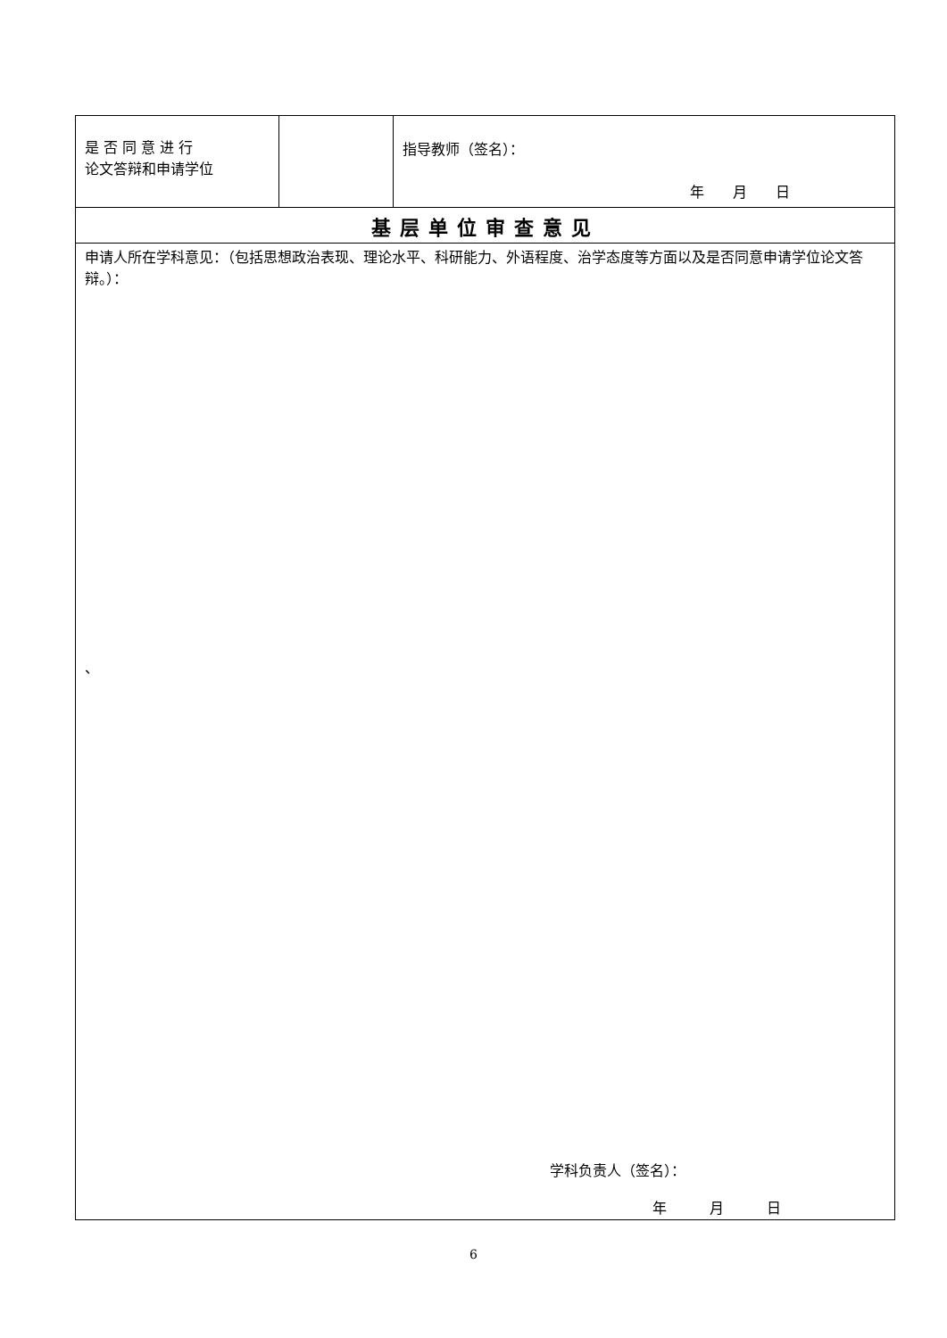| 是 否 同 意 进 行 论文答辩和申请学位 | | 指导教师（签名）： 年 月 日 |
| 基层单位审查意见 | | |
| 申请人所在学科意见：（包括思想政治表现、理论水平、科研能力、外语程度、治学态度等方面以及是否同意申请学位论文答辩。）： 、 学科负责人（签名）： 年 月 日 | | |
6